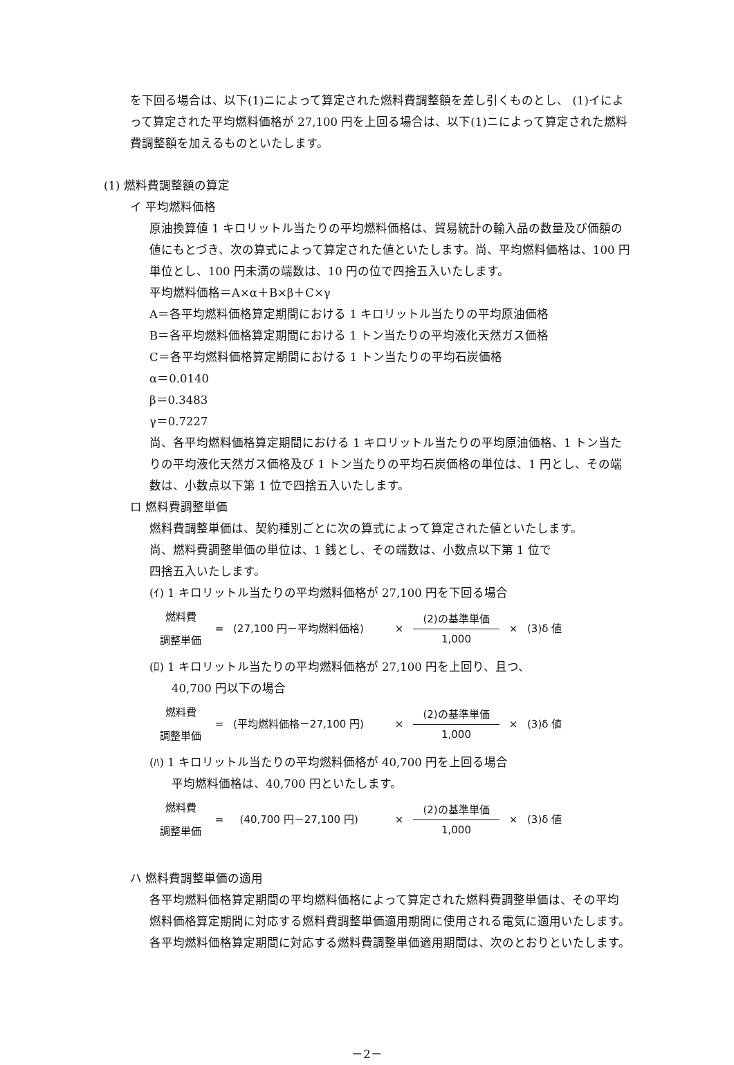を下回る場合は、以下(1)ニによって算定された燃料費調整額を差し引くものとし、 (1)イによって算定された平均燃料価格が 27,100 円を上回る場合は、以下(1)ニによって算定された燃料費調整額を加えるものといたします。
(1) 燃料費調整額の算定
イ 平均燃料価格
原油換算値 1 キロリットル当たりの平均燃料価格は、貿易統計の輸入品の数量及び価額の値にもとづき、次の算式によって算定された値といたします。尚、平均燃料価格は、100 円単位とし、100 円未満の端数は、10 円の位で四捨五入いたします。
平均燃料価格＝A×α＋B×β＋C×γ
A＝各平均燃料価格算定期間における 1 キロリットル当たりの平均原油価格
B＝各平均燃料価格算定期間における 1 トン当たりの平均液化天然ガス価格
C＝各平均燃料価格算定期間における 1 トン当たりの平均石炭価格
α＝0.0140
β＝0.3483
γ＝0.7227
尚、各平均燃料価格算定期間における 1 キロリットル当たりの平均原油価格、1 トン当たりの平均液化天然ガス価格及び 1 トン当たりの平均石炭価格の単位は、1 円とし、その端数は、小数点以下第 1 位で四捨五入いたします。
ロ 燃料費調整単価
燃料費調整単価は、契約種別ごとに次の算式によって算定された値といたします。
尚、燃料費調整単価の単位は、1 銭とし、その端数は、小数点以下第 1 位で
四捨五入いたします。
(ｲ) 1 キロリットル当たりの平均燃料価格が 27,100 円を下回る場合
燃料費
調整単価
= (27,100 円－平均燃料価格) ×
(2)の基準単価
1,000
× (3)δ 値
(ﾛ) 1 キロリットル当たりの平均燃料価格が 27,100 円を上回り、且つ、
40,700 円以下の場合
燃料費
調整単価
= (平均燃料価格－27,100 円) ×
(2)の基準単価
1,000
× (3)δ 値
(ﾊ) 1 キロリットル当たりの平均燃料価格が 40,700 円を上回る場合
平均燃料価格は、40,700 円といたします。
燃料費
調整単価
= (40,700 円－27,100 円) ×
(2)の基準単価
1,000
× (3)δ 値
ハ 燃料費調整単価の適用
各平均燃料価格算定期間の平均燃料価格によって算定された燃料費調整単価は、その平均燃料価格算定期間に対応する燃料費調整単価適用期間に使用される電気に適用いたします。各平均燃料価格算定期間に対応する燃料費調整単価適用期間は、次のとおりといたします。
－2－